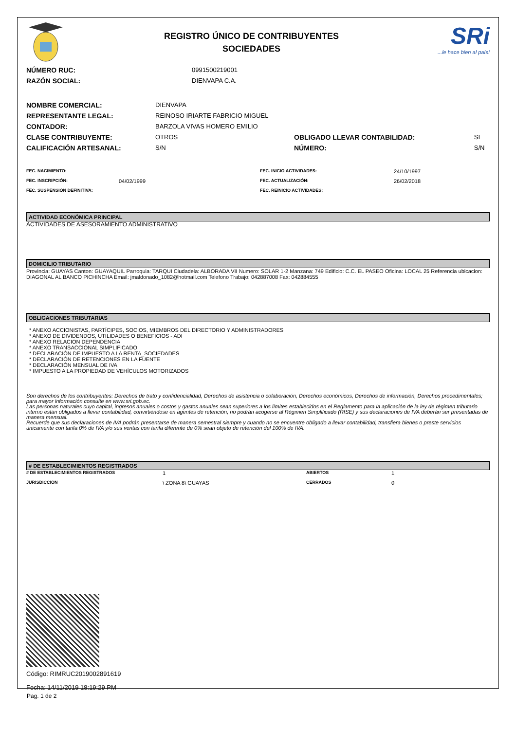REGISTRO ÚNICO DE CONTRIBUYENTES
SOCIEDADES
SRi
...le hace bien al país!
| NÚMERO RUC: | 0991500219001 |
| RAZÓN SOCIAL: | DIENVAPA C.A. |
| NOMBRE COMERCIAL: | DIENVAPA | | |
| REPRESENTANTE LEGAL: | REINOSO IRIARTE FABRICIO MIGUEL | | |
| CONTADOR: | BARZOLA VIVAS HOMERO EMILIO | | |
| CLASE CONTRIBUYENTE: | OTROS | OBLIGADO LLEVAR CONTABILIDAD: | SI |
| CALIFICACIÓN ARTESANAL: | S/N | NÚMERO: | S/N |
| FEC. NACIMIENTO: | | FEC. INICIO ACTIVIDADES: | 24/10/1997 |
| FEC. INSCRIPCIÓN: | 04/02/1999 | FEC. ACTUALIZACIÓN: | 26/02/2018 |
| FEC. SUSPENSIÓN DEFINITIVA: | | FEC. REINICIO ACTIVIDADES: | |
ACTIVIDAD ECONÓMICA PRINCIPAL
ACTIVIDADES DE ASESORAMIENTO ADMINISTRATIVO
DOMICILIO TRIBUTARIO
Provincia: GUAYAS Canton: GUAYAQUIL Parroquia: TARQUI Ciudadela: ALBORADA VII Numero: SOLAR 1-2 Manzana: 749 Edificio: C.C. EL PASEO Oficina: LOCAL 25 Referencia ubicacion: DIAGONAL AL BANCO PICHINCHA Email: jmaldonado_1082@hotmail.com Telefono Trabajo: 042887008 Fax: 042884555
OBLIGACIONES TRIBUTARIAS
* ANEXO ACCIONISTAS, PARTÍCIPES, SOCIOS, MIEMBROS DEL DIRECTORIO Y ADMINISTRADORES
* ANEXO DE DIVIDENDOS, UTILIDADES O BENEFICIOS - ADI
* ANEXO RELACION DEPENDENCIA
* ANEXO TRANSACCIONAL SIMPLIFICADO
* DECLARACIÓN DE IMPUESTO A LA RENTA_SOCIEDADES
* DECLARACIÓN DE RETENCIONES EN LA FUENTE
* DECLARACIÓN MENSUAL DE IVA
* IMPUESTO A LA PROPIEDAD DE VEHÍCULOS MOTORIZADOS
Son derechos de los contribuyentes: Derechos de trato y confidencialidad, Derechos de asistencia o colaboración, Derechos económicos, Derechos de información, Derechos procedimentales; para mayor información consulte en www.sri.gob.ec.
Las personas naturales cuyo capital, ingresos anuales o costos y gastos anuales sean superiores a los límites establecidos en el Reglamento para la aplicación de la ley de régimen tributario interno están obligados a llevar contabilidad, convirtiéndose en agentes de retención, no podrán acogerse al Régimen Simplificado (RISE) y sus declaraciones de IVA deberán ser presentadas de manera mensual.
Recuerde que sus declaraciones de IVA podrán presentarse de manera semestral siempre y cuando no se encuentre obligado a llevar contabilidad, transfiera bienes o preste servicios únicamente con tarifa 0% de IVA y/o sus ventas con tarifa diferente de 0% sean objeto de retención del 100% de IVA.
# DE ESTABLECIMIENTOS REGISTRADOS
| # DE ESTABLECIMIENTOS REGISTRADOS | 1 | ABIERTOS | 1 |
| JURISDICCIÓN | \ ZONA 8\ GUAYAS | CERRADOS | 0 |
Código: RIMRUC2019002891619
Fecha: 14/11/2019 18:19:29 PM
Pag. 1 de 2